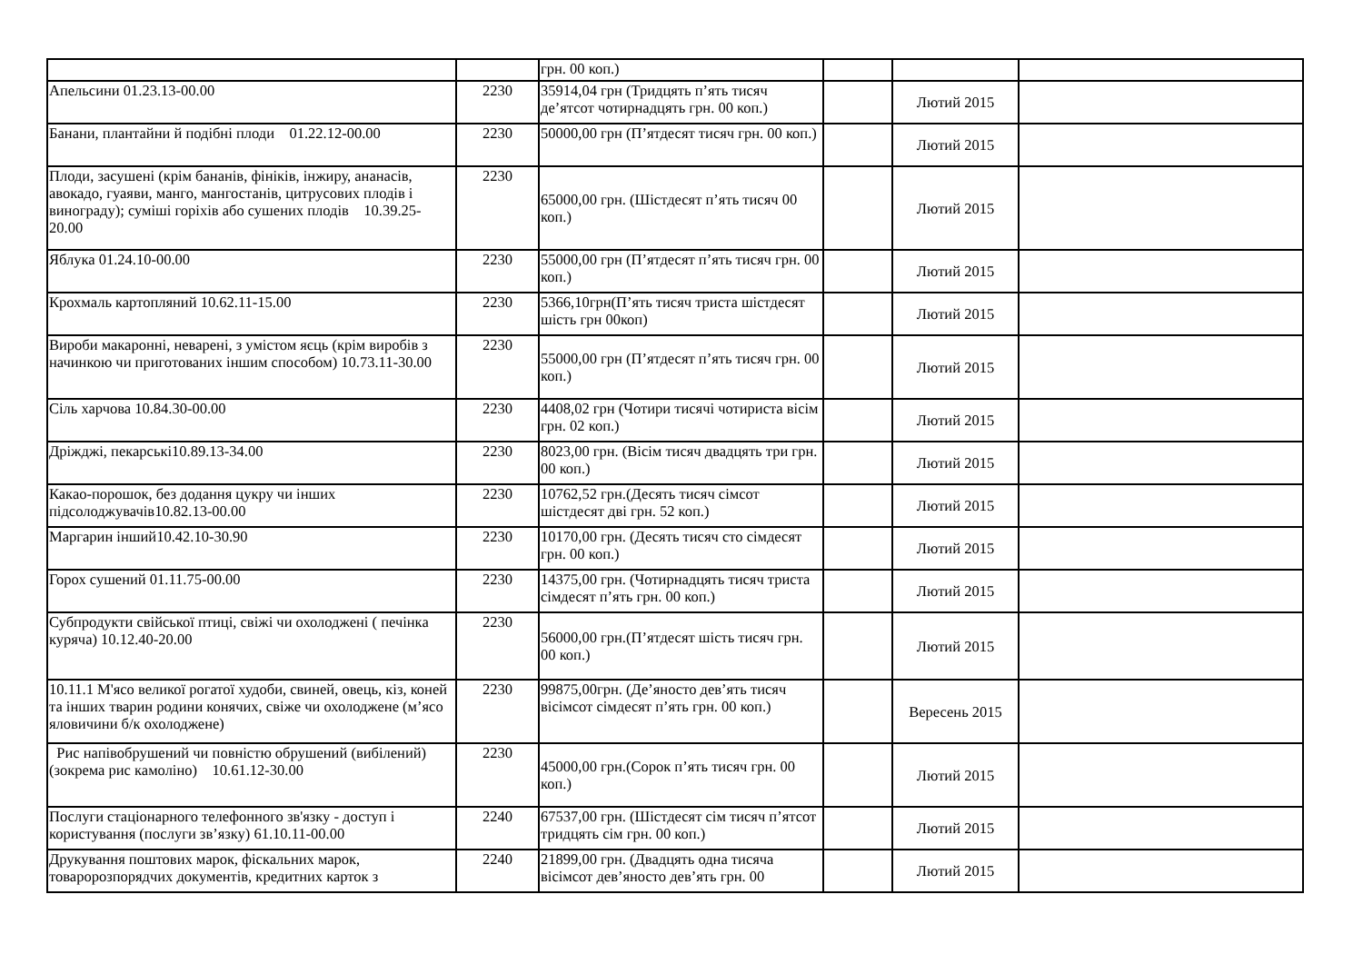| | | грн. 00 коп.) | | | |
| Апельсини 01.23.13-00.00 | 2230 | 35914,04 грн (Тридцять п’ять тисяч де’ятсот чотирнадцять грн. 00 коп.) | | Лютий 2015 | |
| Банани, плантайни й подібні плоди 01.22.12-00.00 | 2230 | 50000,00 грн (П’ятдесят тисяч грн. 00 коп.) | | Лютий 2015 | |
| Плоди, засушені (крім бананів, фініків, інжиру, ананасів, авокадо, гуаяви, манго, мангостанів, цитрусових плодів і винограду); суміші горіхів або сушених плодів 10.39.25-20.00 | 2230 | 65000,00 грн. (Шістдесят п’ять тисяч 00 коп.) | | Лютий 2015 | |
| Яблука 01.24.10-00.00 | 2230 | 55000,00 грн (П’ятдесят п’ять тисяч грн. 00 коп.) | | Лютий 2015 | |
| Крохмаль картопляний 10.62.11-15.00 | 2230 | 5366,10грн(П’ять тисяч триста шістдесят шість грн 00коп) | | Лютий 2015 | |
| Вироби макаронні, неварені, з умістом яєць (крім виробів з начинкою чи приготованих іншим способом) 10.73.11-30.00 | 2230 | 55000,00 грн (П’ятдесят п’ять тисяч грн. 00 коп.) | | Лютий 2015 | |
| Сіль харчова 10.84.30-00.00 | 2230 | 4408,02 грн (Чотири тисячі чотириста вісім грн. 02 коп.) | | Лютий 2015 | |
| Дріжджі, пекарські10.89.13-34.00 | 2230 | 8023,00 грн. (Вісім тисяч двадцять три грн. 00 коп.) | | Лютий 2015 | |
| Какао-порошок, без додання цукру чи інших підсолоджувачів10.82.13-00.00 | 2230 | 10762,52 грн.(Десять тисяч сімсот шістдесят дві грн. 52 коп.) | | Лютий 2015 | |
| Маргарин інший10.42.10-30.90 | 2230 | 10170,00 грн. (Десять тисяч сто сімдесят грн. 00 коп.) | | Лютий 2015 | |
| Горох сушений 01.11.75-00.00 | 2230 | 14375,00 грн. (Чотирнадцять тисяч триста сімдесят п’ять грн. 00 коп.) | | Лютий 2015 | |
| Субпродукти свійської птиці, свіжі чи охолоджені ( печінка куряча) 10.12.40-20.00 | 2230 | 56000,00 грн.(П’ятдесят шість тисяч грн. 00 коп.) | | Лютий 2015 | |
| 10.11.1 М'ясо великої рогатої худоби, свиней, овець, кіз, коней та інших тварин родини конячих, свіже чи охолоджене (м’ясо яловичини б/к охолоджене) | 2230 | 99875,00грн. (Де’яносто дев’ять тисяч вісімсот сімдесят п’ять грн. 00 коп.) | | Вересень 2015 | |
| Рис напівобрушений чи повністю обрушений (вибілений) (зокрема рис камоліно) 10.61.12-30.00 | 2230 | 45000,00 грн.(Сорок п’ять тисяч грн. 00 коп.) | | Лютий 2015 | |
| Послуги стаціонарного телефонного зв'язку - доступ і користування (послуги зв’язку) 61.10.11-00.00 | 2240 | 67537,00 грн. (Шістдесят сім тисяч п’ятсот тридцять сім грн. 00 коп.) | | Лютий 2015 | |
| Друкування поштових марок, фіскальних марок, товаророзпорядчих документів, кредитних карток з | 2240 | 21899,00 грн. (Двадцять одна тисяча вісімсот дев’яносто дев’ять грн. 00 | | Лютий 2015 | |